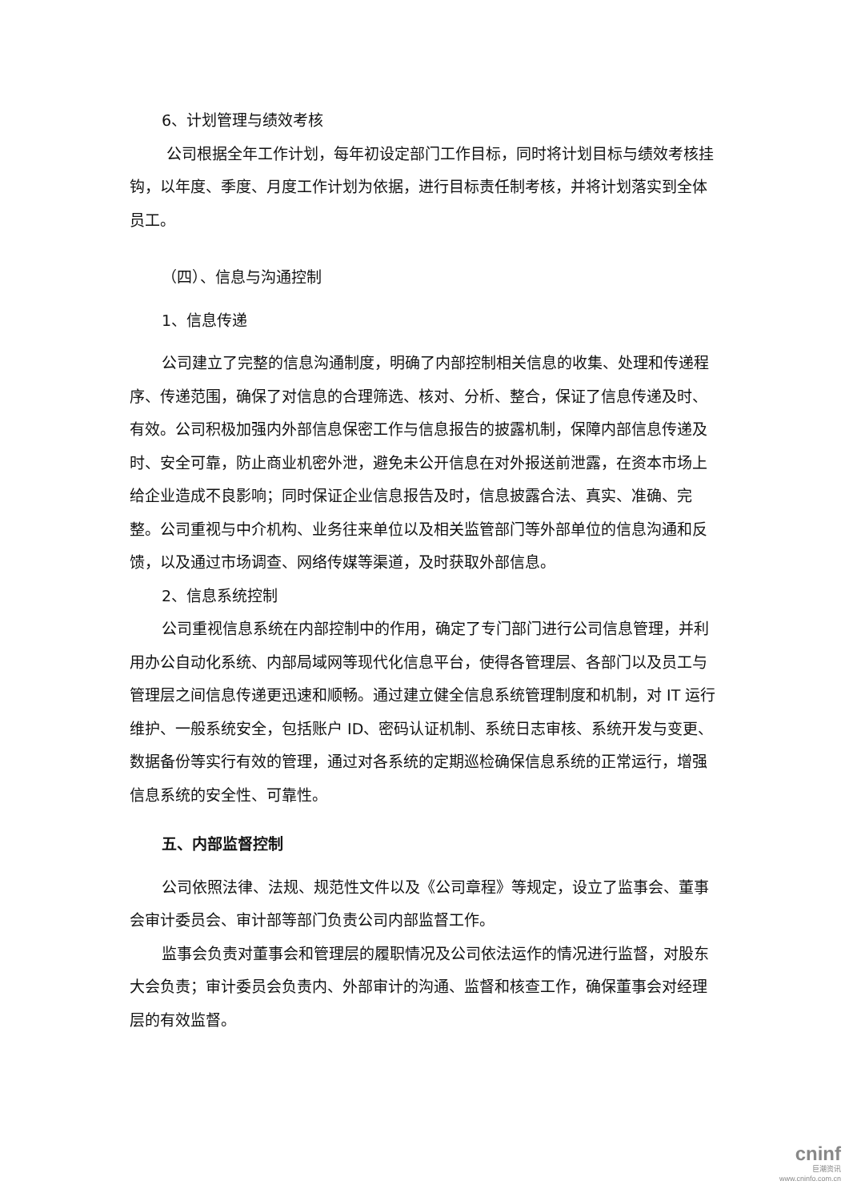6、计划管理与绩效考核
公司根据全年工作计划，每年初设定部门工作目标，同时将计划目标与绩效考核挂钩，以年度、季度、月度工作计划为依据，进行目标责任制考核，并将计划落实到全体员工。
（四）、信息与沟通控制
1、信息传递
公司建立了完整的信息沟通制度，明确了内部控制相关信息的收集、处理和传递程序、传递范围，确保了对信息的合理筛选、核对、分析、整合，保证了信息传递及时、有效。公司积极加强内外部信息保密工作与信息报告的披露机制，保障内部信息传递及时、安全可靠，防止商业机密外泄，避免未公开信息在对外报送前泄露，在资本市场上给企业造成不良影响；同时保证企业信息报告及时，信息披露合法、真实、准确、完整。公司重视与中介机构、业务往来单位以及相关监管部门等外部单位的信息沟通和反馈，以及通过市场调查、网络传媒等渠道，及时获取外部信息。
2、信息系统控制
公司重视信息系统在内部控制中的作用，确定了专门部门进行公司信息管理，并利用办公自动化系统、内部局域网等现代化信息平台，使得各管理层、各部门以及员工与管理层之间信息传递更迅速和顺畅。通过建立健全信息系统管理制度和机制，对 IT 运行维护、一般系统安全，包括账户 ID、密码认证机制、系统日志审核、系统开发与变更、数据备份等实行有效的管理，通过对各系统的定期巡检确保信息系统的正常运行，增强信息系统的安全性、可靠性。
五、内部监督控制
公司依照法律、法规、规范性文件以及《公司章程》等规定，设立了监事会、董事会审计委员会、审计部等部门负责公司内部监督工作。
监事会负责对董事会和管理层的履职情况及公司依法运作的情况进行监督，对股东大会负责；审计委员会负责内、外部审计的沟通、监督和核查工作，确保董事会对经理层的有效监督。
cninf
巨潮资讯
www.cninfo.com.cn